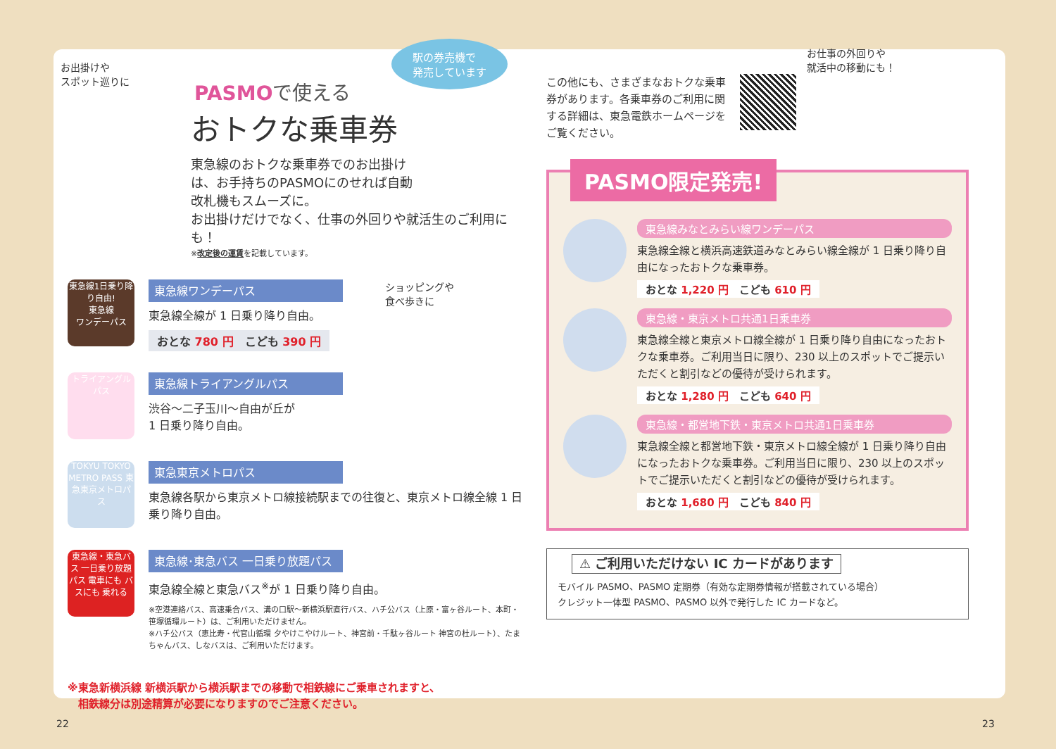お出掛けや
スポット巡りに
駅の券売機で
発売しています
PASMOで使える
おトクな乗車券
東急線のおトクな乗車券でのお出掛け
は、お手持ちのPASMOにのせれば自動
改札機もスムーズに。
お出掛けだけでなく、仕事の外回りや就活生のご利用にも！
※改定後の運賃を記載しています。
東急線1日乗り降り自由!
東急線
ワンデーパス
東急線ワンデーパス
東急線全線が 1 日乗り降り自由。
おとな 780 円　こども 390 円
ショッピングや
食べ歩きに
トライアングルパス
東急線トライアングルパス
渋谷～二子玉川～自由が丘が
1 日乗り降り自由。
TOKYU TOKYO METRO PASS 東急東京メトロパス
東急東京メトロパス
東急線各駅から東京メトロ線接続駅までの往復と、東京メトロ線全線 1 日乗り降り自由。
東急線・東急バス 一日乗り放題パス 電車にも バスにも 乗れる
東急線･東急バス 一日乗り放題パス
東急線全線と東急バス<sup>※</sup>が 1 日乗り降り自由。
※空港連絡バス、高速乗合バス、溝の口駅～新横浜駅直行バス、ハチ公バス（上原・富ヶ谷ルート、本町・笹塚循環ルート）は、ご利用いただけません。
※ハチ公バス（恵比寿・代官山循環 夕やけこやけルート、神宮前・千駄ヶ谷ルート 神宮の杜ルート）、たまちゃんバス、しなバスは、ご利用いただけます。
※東急新横浜線 新横浜駅から横浜駅までの移動で相鉄線にご乗車されますと、
　相鉄線分は別途精算が必要になりますのでご注意ください。
この他にも、さまざまなおトクな乗車券があります。各乗車券のご利用に関する詳細は、東急電鉄ホームページをご覧ください。
お仕事の外回りや
就活中の移動にも！
PASMO限定発売!
東急線みなとみらい線ワンデーパス
東急線全線と横浜高速鉄道みなとみらい線全線が 1 日乗り降り自由になったおトクな乗車券。
おとな 1,220 円　こども 610 円
東急線・東京メトロ共通1日乗車券
東急線全線と東京メトロ線全線が 1 日乗り降り自由になったおトクな乗車券。ご利用当日に限り、230 以上のスポットでご提示いただくと割引などの優待が受けられます。
おとな 1,280 円　こども 640 円
東急線・都営地下鉄・東京メトロ共通1日乗車券
東急線全線と都営地下鉄・東京メトロ線全線が 1 日乗り降り自由になったおトクな乗車券。ご利用当日に限り、230 以上のスポットでご提示いただくと割引などの優待が受けられます。
おとな 1,680 円　こども 840 円
⚠ ご利用いただけない IC カードがあります
モバイル PASMO、PASMO 定期券（有効な定期券情報が搭載されている場合）
クレジット一体型 PASMO、PASMO 以外で発行した IC カードなど。
22 23